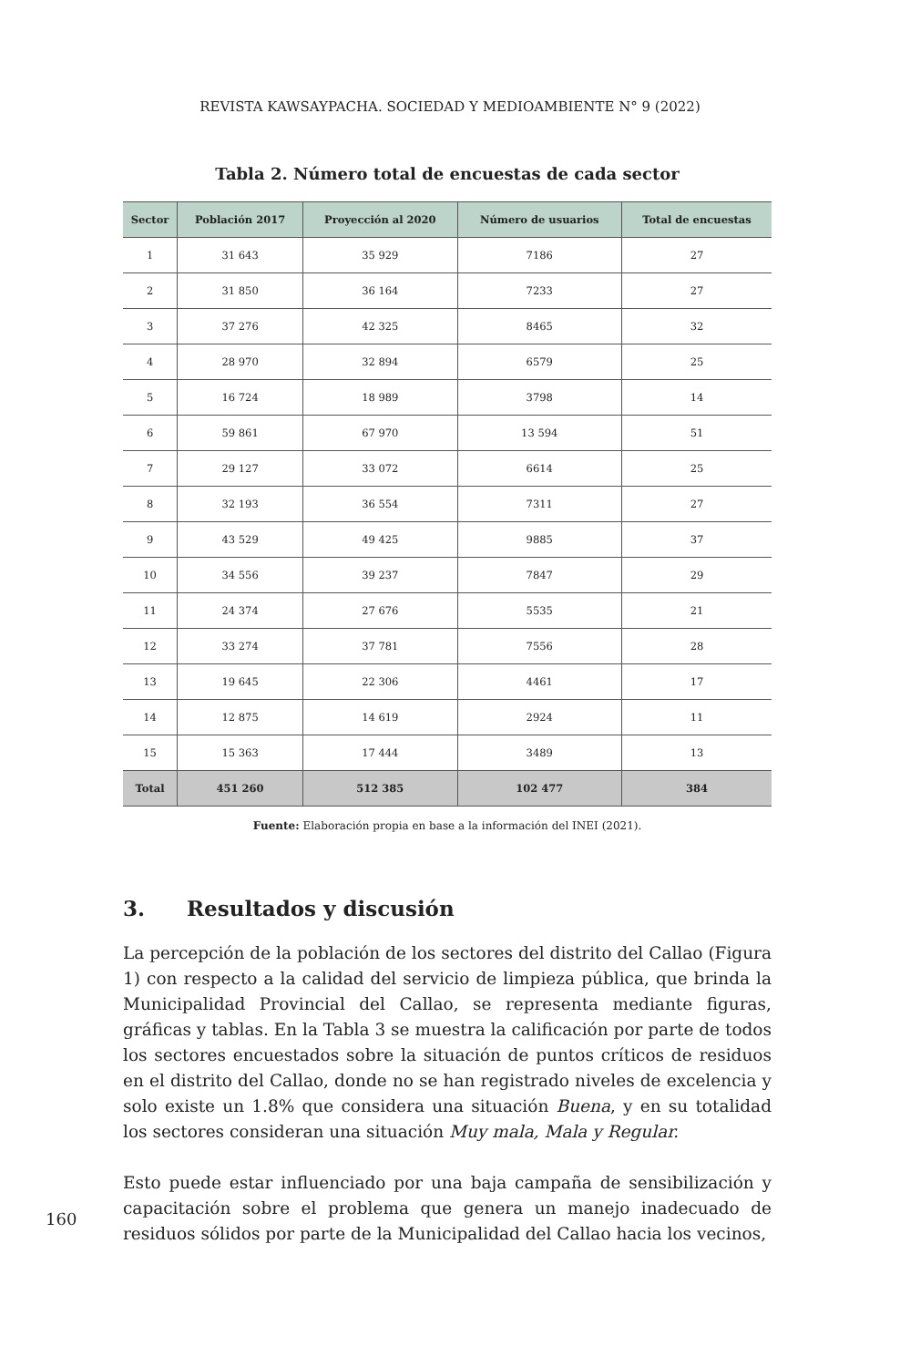REVISTA KAWSAYPACHA. SOCIEDAD Y MEDIOAMBIENTE N° 9 (2022)
Tabla 2. Número total de encuestas de cada sector
| Sector | Población 2017 | Proyección al 2020 | Número de usuarios | Total de encuestas |
| --- | --- | --- | --- | --- |
| 1 | 31 643 | 35 929 | 7186 | 27 |
| 2 | 31 850 | 36 164 | 7233 | 27 |
| 3 | 37 276 | 42 325 | 8465 | 32 |
| 4 | 28 970 | 32 894 | 6579 | 25 |
| 5 | 16 724 | 18 989 | 3798 | 14 |
| 6 | 59 861 | 67 970 | 13 594 | 51 |
| 7 | 29 127 | 33 072 | 6614 | 25 |
| 8 | 32 193 | 36 554 | 7311 | 27 |
| 9 | 43 529 | 49 425 | 9885 | 37 |
| 10 | 34 556 | 39 237 | 7847 | 29 |
| 11 | 24 374 | 27 676 | 5535 | 21 |
| 12 | 33 274 | 37 781 | 7556 | 28 |
| 13 | 19 645 | 22 306 | 4461 | 17 |
| 14 | 12 875 | 14 619 | 2924 | 11 |
| 15 | 15 363 | 17 444 | 3489 | 13 |
| Total | 451 260 | 512 385 | 102 477 | 384 |
Fuente: Elaboración propia en base a la información del INEI (2021).
3. Resultados y discusión
La percepción de la población de los sectores del distrito del Callao (Figura 1) con respecto a la calidad del servicio de limpieza pública, que brinda la Municipalidad Provincial del Callao, se representa mediante figuras, gráficas y tablas. En la Tabla 3 se muestra la calificación por parte de todos los sectores encuestados sobre la situación de puntos críticos de residuos en el distrito del Callao, donde no se han registrado niveles de excelencia y solo existe un 1.8% que considera una situación Buena, y en su totalidad los sectores consideran una situación Muy mala, Mala y Regular.
Esto puede estar influenciado por una baja campaña de sensibilización y capacitación sobre el problema que genera un manejo inadecuado de residuos sólidos por parte de la Municipalidad del Callao hacia los vecinos,
160